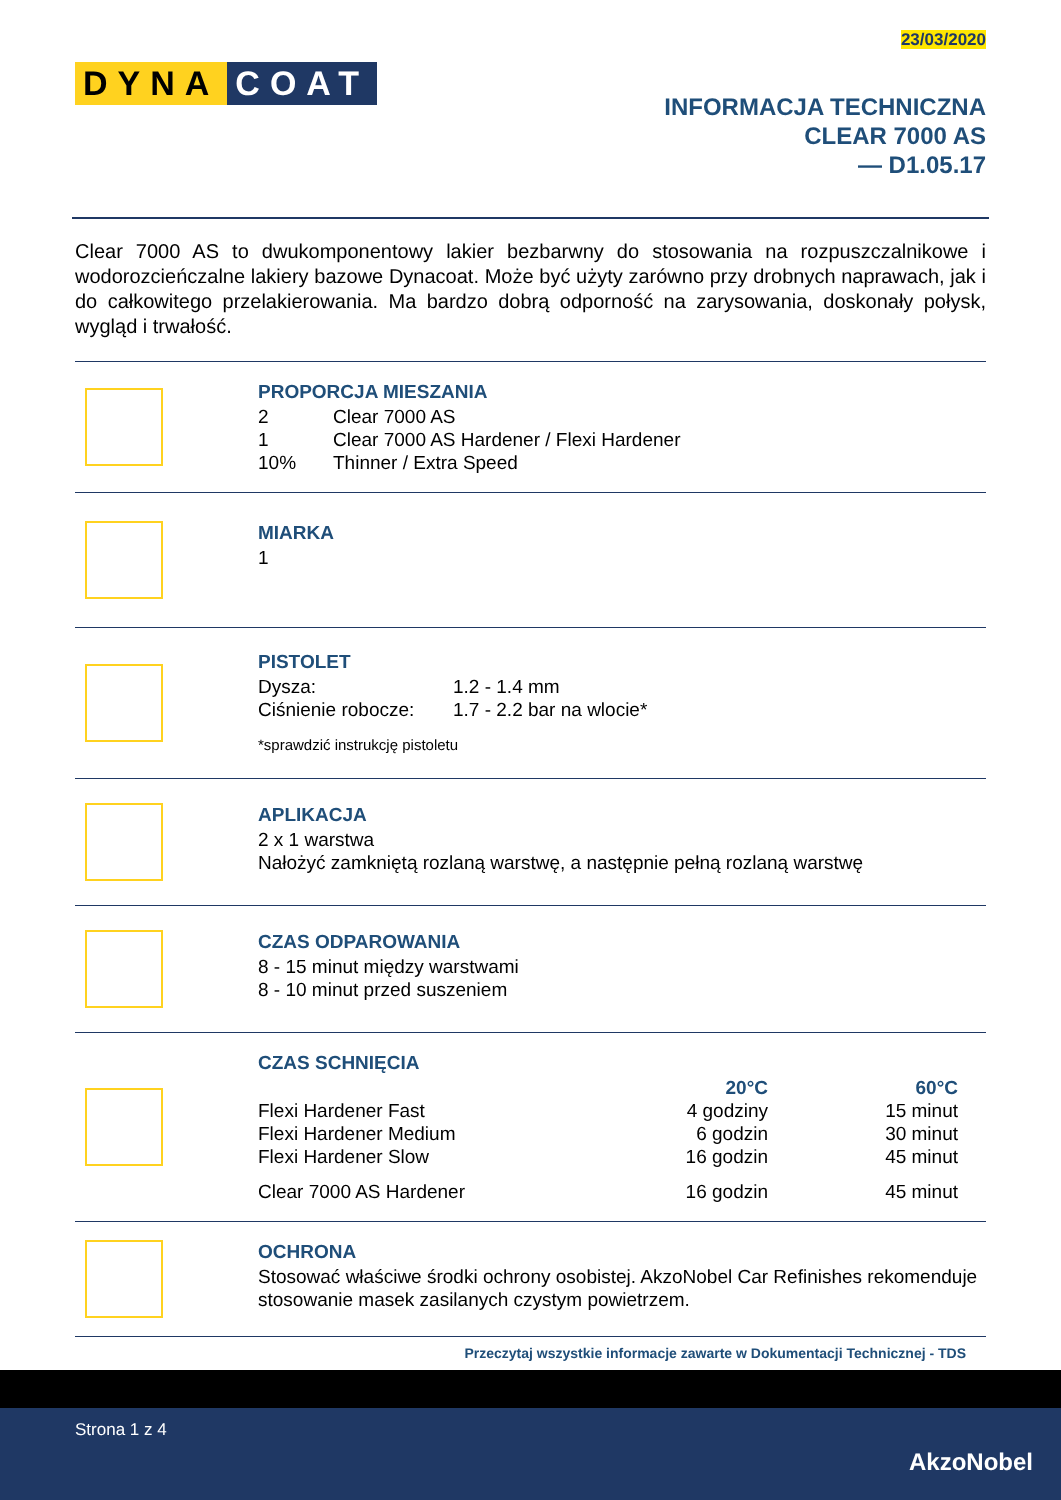23/03/2020
DYNA COAT
INFORMACJA TECHNICZNA
CLEAR 7000 AS
— D1.05.17
Clear 7000 AS to dwukomponentowy lakier bezbarwny do stosowania na rozpuszczalnikowe i wodorozcieńczalne lakiery bazowe Dynacoat. Może być użyty zarówno przy drobnych naprawach, jak i do całkowitego przelakierowania. Ma bardzo dobrą odporność na zarysowania, doskonały połysk, wygląd i trwałość.
PROPORCJA MIESZANIA
| 2 | Clear 7000 AS |
| 1 | Clear 7000 AS Hardener / Flexi Hardener |
| 10% | Thinner / Extra Speed |
MIARKA
1
PISTOLET
| Dysza: | 1.2 - 1.4 mm |
| Ciśnienie robocze: | 1.7 - 2.2 bar na wlocie* |
*sprawdzić instrukcję pistoletu
APLIKACJA
2 x 1 warstwa
Nałożyć zamkniętą rozlaną warstwę, a następnie pełną rozlaną warstwę
CZAS ODPAROWANIA
8 - 15 minut między warstwami
8 - 10 minut przed suszeniem
CZAS SCHNIĘCIA
| | 20°C | 60°C |
| --- | --- | --- |
| Flexi Hardener Fast | 4 godziny | 15 minut |
| Flexi Hardener Medium | 6 godzin | 30 minut |
| Flexi Hardener Slow | 16 godzin | 45 minut |
| Clear 7000 AS Hardener | 16 godzin | 45 minut |
OCHRONA
Stosować właściwe środki ochrony osobistej. AkzoNobel Car Refinishes rekomenduje stosowanie masek zasilanych czystym powietrzem.
Przeczytaj wszystkie informacje zawarte w Dokumentacji Technicznej - TDS
Strona 1 z 4
AkzoNobel